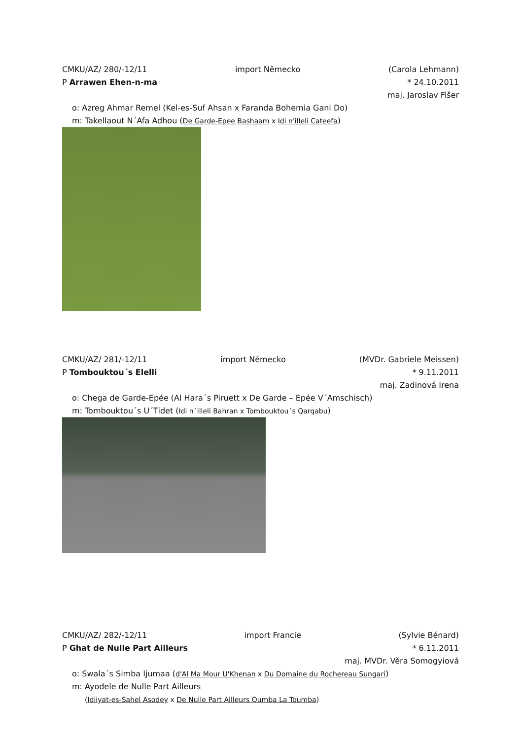CMKU/AZ/ 280/-12/11 import Německo (Carola Lehmann)
P Arrawen Ehen-n-ma * 24.10.2011
maj. Jaroslav Fišer
o: Azreg Ahmar Remel (Kel-es-Suf Ahsan x Faranda Bohemia Gani Do)
m: Takellaout N´Afa Adhou (De Garde-Epee Bashaam x Idi n'illeli Cateefa)
CMKU/AZ/ 281/-12/11 import Německo (MVDr. Gabriele Meissen)
P Tombouktou´s Elelli * 9.11.2011
maj. Zadinová Irena
o: Chega de Garde-Epée (Al Hara´s Piruett x De Garde – Epée V´Amschisch)
m: Tombouktou´s U´Tidet (Idi n´illeli Bahran x Tombouktou´s Qarqabu)
CMKU/AZ/ 282/-12/11 import Francie (Sylvie Bénard)
P Ghat de Nulle Part Ailleurs * 6.11.2011
maj. MVDr. Věra Somogyiová
o: Swala´s Simba Ijumaa (d'Al Ma Mour U'Khenan x Du Domaine du Rochereau Sungari)
m: Ayodele de Nulle Part Ailleurs
(Idiiyat-es-Sahel Asodey x De Nulle Part Ailleurs Oumba La Toumba)